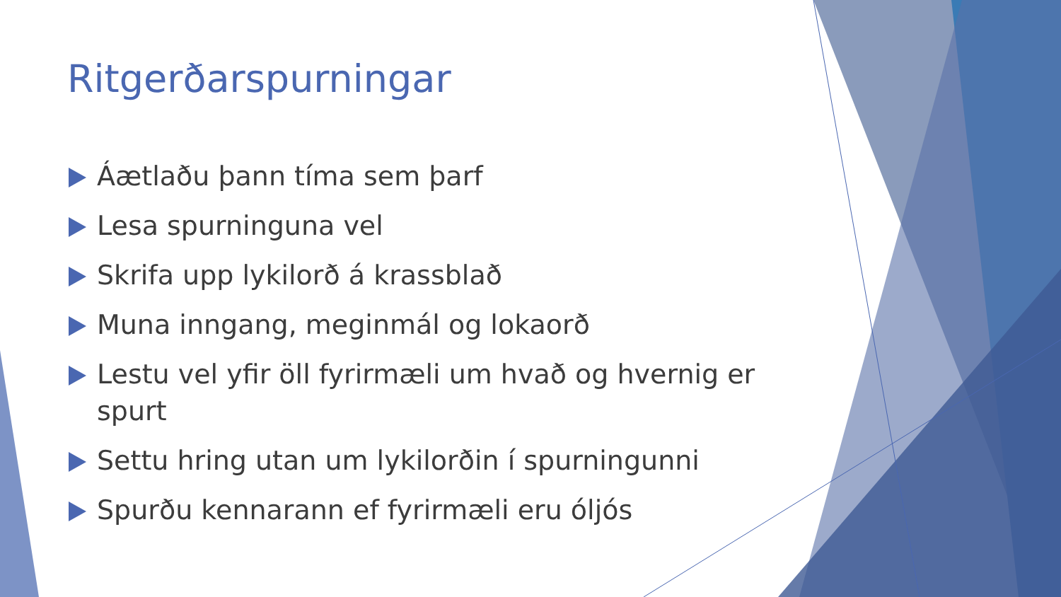Ritgerðarspurningar
Áætlaðu þann tíma sem þarf
Lesa spurninguna vel
Skrifa upp lykilorð á krassblað
Muna inngang, meginmál og lokaorð
Lestu vel yfir öll fyrirmæli um hvað og hvernig er spurt
Settu hring utan um lykilorðin í spurningunni
Spurðu kennarann ef fyrirmæli eru óljós